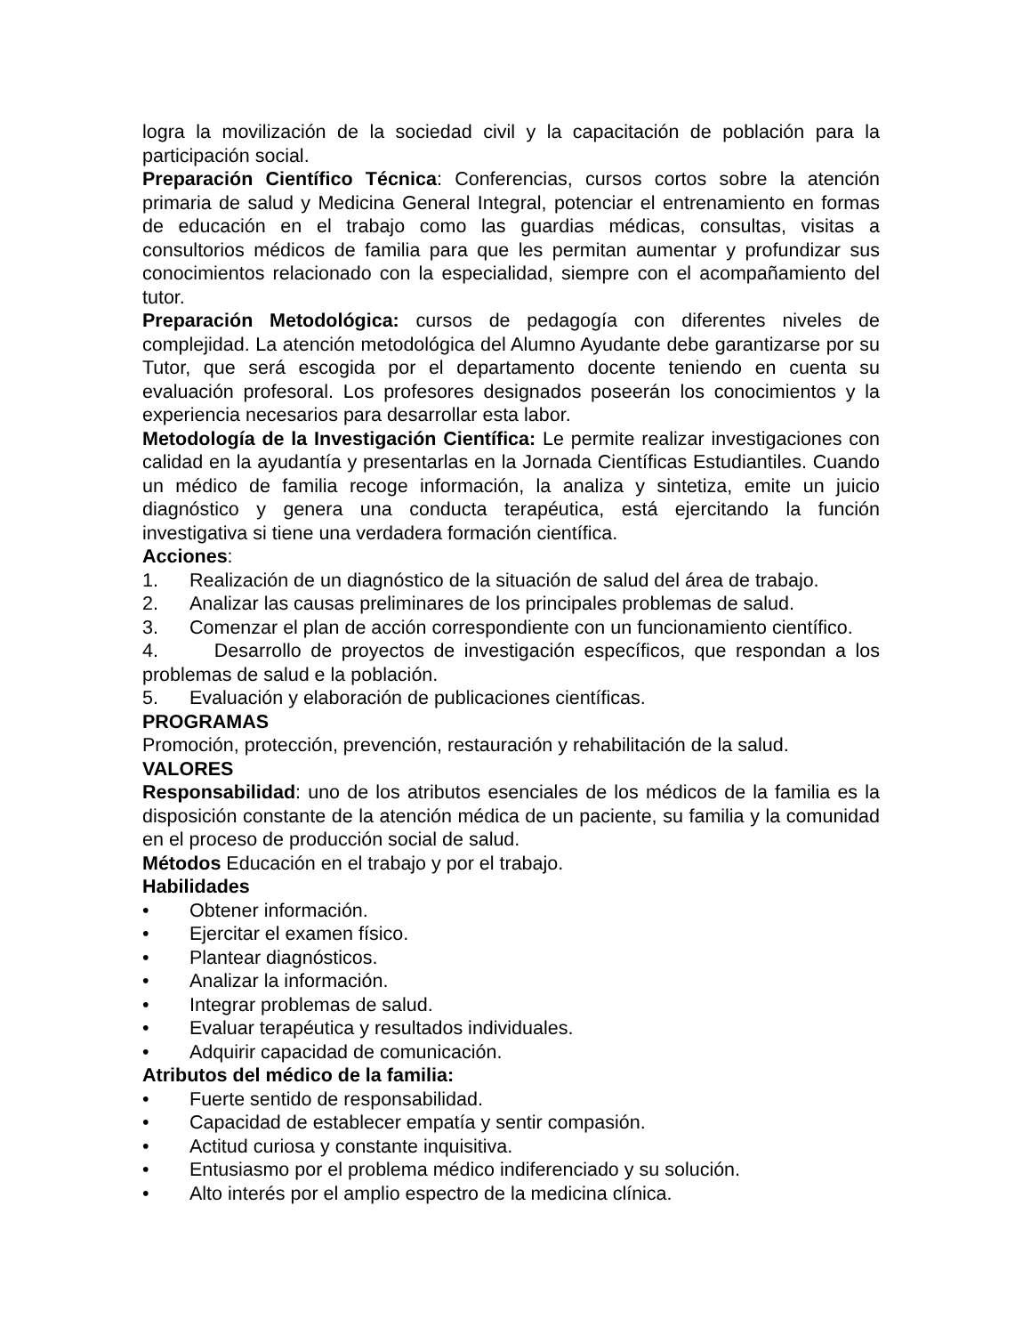logra la movilización de la sociedad civil y la capacitación de población para la participación social.
Preparación Científico Técnica: Conferencias, cursos cortos sobre la atención primaria de salud y Medicina General Integral, potenciar el entrenamiento en formas de educación en el trabajo como las guardias médicas, consultas, visitas a consultorios médicos de familia para que les permitan aumentar y profundizar sus conocimientos relacionado con la especialidad, siempre con el acompañamiento del tutor.
Preparación Metodológica: cursos de pedagogía con diferentes niveles de complejidad. La atención metodológica del Alumno Ayudante debe garantizarse por su Tutor, que será escogida por el departamento docente teniendo en cuenta su evaluación profesoral. Los profesores designados poseerán los conocimientos y la experiencia necesarios para desarrollar esta labor.
Metodología de la Investigación Científica: Le permite realizar investigaciones con calidad en la ayudantía y presentarlas en la Jornada Científicas Estudiantiles. Cuando un médico de familia recoge información, la analiza y sintetiza, emite un juicio diagnóstico y genera una conducta terapéutica, está ejercitando la función investigativa si tiene una verdadera formación científica.
Acciones:
1. Realización de un diagnóstico de la situación de salud del área de trabajo.
2. Analizar las causas preliminares de los principales problemas de salud.
3. Comenzar el plan de acción correspondiente con un funcionamiento científico.
4. Desarrollo de proyectos de investigación específicos, que respondan a los problemas de salud e la población.
5. Evaluación y elaboración de publicaciones científicas.
PROGRAMAS
Promoción, protección, prevención, restauración y rehabilitación de la salud.
VALORES
Responsabilidad: uno de los atributos esenciales de los médicos de la familia es la disposición constante de la atención médica de un paciente, su familia y la comunidad en el proceso de producción social de salud.
Métodos Educación en el trabajo y por el trabajo.
Habilidades
• Obtener información.
• Ejercitar el examen físico.
• Plantear diagnósticos.
• Analizar la información.
• Integrar problemas de salud.
• Evaluar terapéutica y resultados individuales.
• Adquirir capacidad de comunicación.
Atributos del médico de la familia:
• Fuerte sentido de responsabilidad.
• Capacidad de establecer empatía y sentir compasión.
• Actitud curiosa y constante inquisitiva.
• Entusiasmo por el problema médico indiferenciado y su solución.
• Alto interés por el amplio espectro de la medicina clínica.